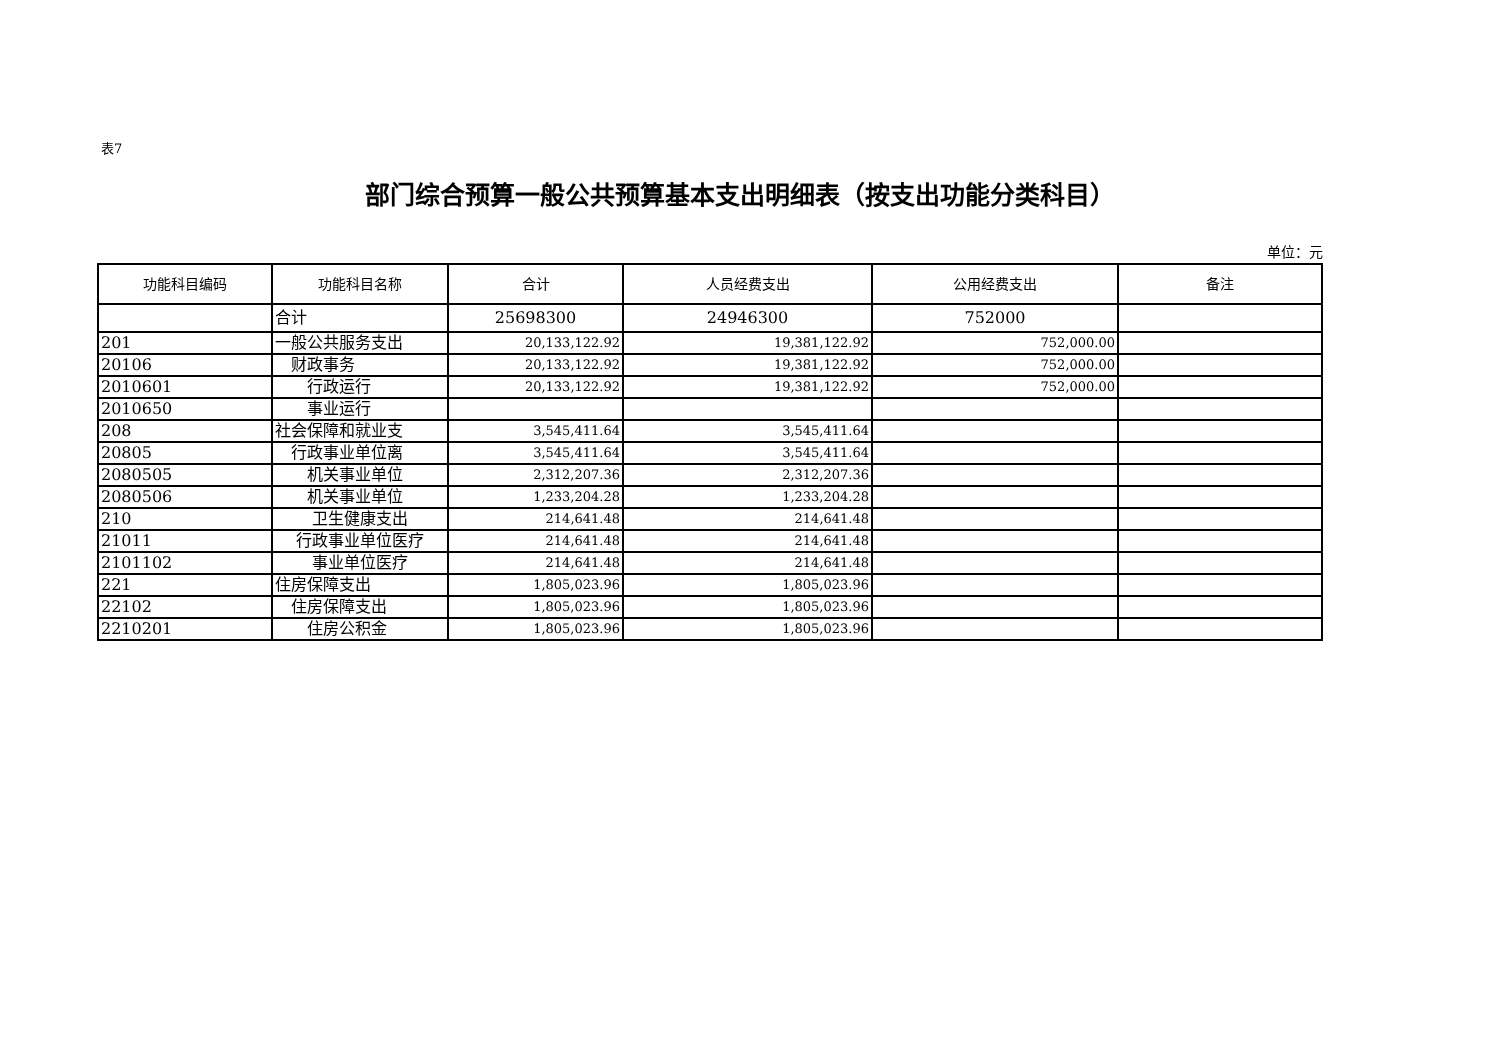表7
部门综合预算一般公共预算基本支出明细表（按支出功能分类科目）
单位：元
| 功能科目编码 | 功能科目名称 | 合计 | 人员经费支出 | 公用经费支出 | 备注 |
| --- | --- | --- | --- | --- | --- |
| | 合计 | 25698300 | 24946300 | 752000 | |
| 201 | 一般公共服务支出 | 20,133,122.92 | 19,381,122.92 | 752,000.00 | |
| 20106 | 财政事务 | 20,133,122.92 | 19,381,122.92 | 752,000.00 | |
| 2010601 | 行政运行 | 20,133,122.92 | 19,381,122.92 | 752,000.00 | |
| 2010650 | 事业运行 | | | | |
| 208 | 社会保障和就业支 | 3,545,411.64 | 3,545,411.64 | | |
| 20805 | 行政事业单位离 | 3,545,411.64 | 3,545,411.64 | | |
| 2080505 | 机关事业单位 | 2,312,207.36 | 2,312,207.36 | | |
| 2080506 | 机关事业单位 | 1,233,204.28 | 1,233,204.28 | | |
| 210 | 卫生健康支出 | 214,641.48 | 214,641.48 | | |
| 21011 | 行政事业单位医疗 | 214,641.48 | 214,641.48 | | |
| 2101102 | 事业单位医疗 | 214,641.48 | 214,641.48 | | |
| 221 | 住房保障支出 | 1,805,023.96 | 1,805,023.96 | | |
| 22102 | 住房保障支出 | 1,805,023.96 | 1,805,023.96 | | |
| 2210201 | 住房公积金 | 1,805,023.96 | 1,805,023.96 | | |